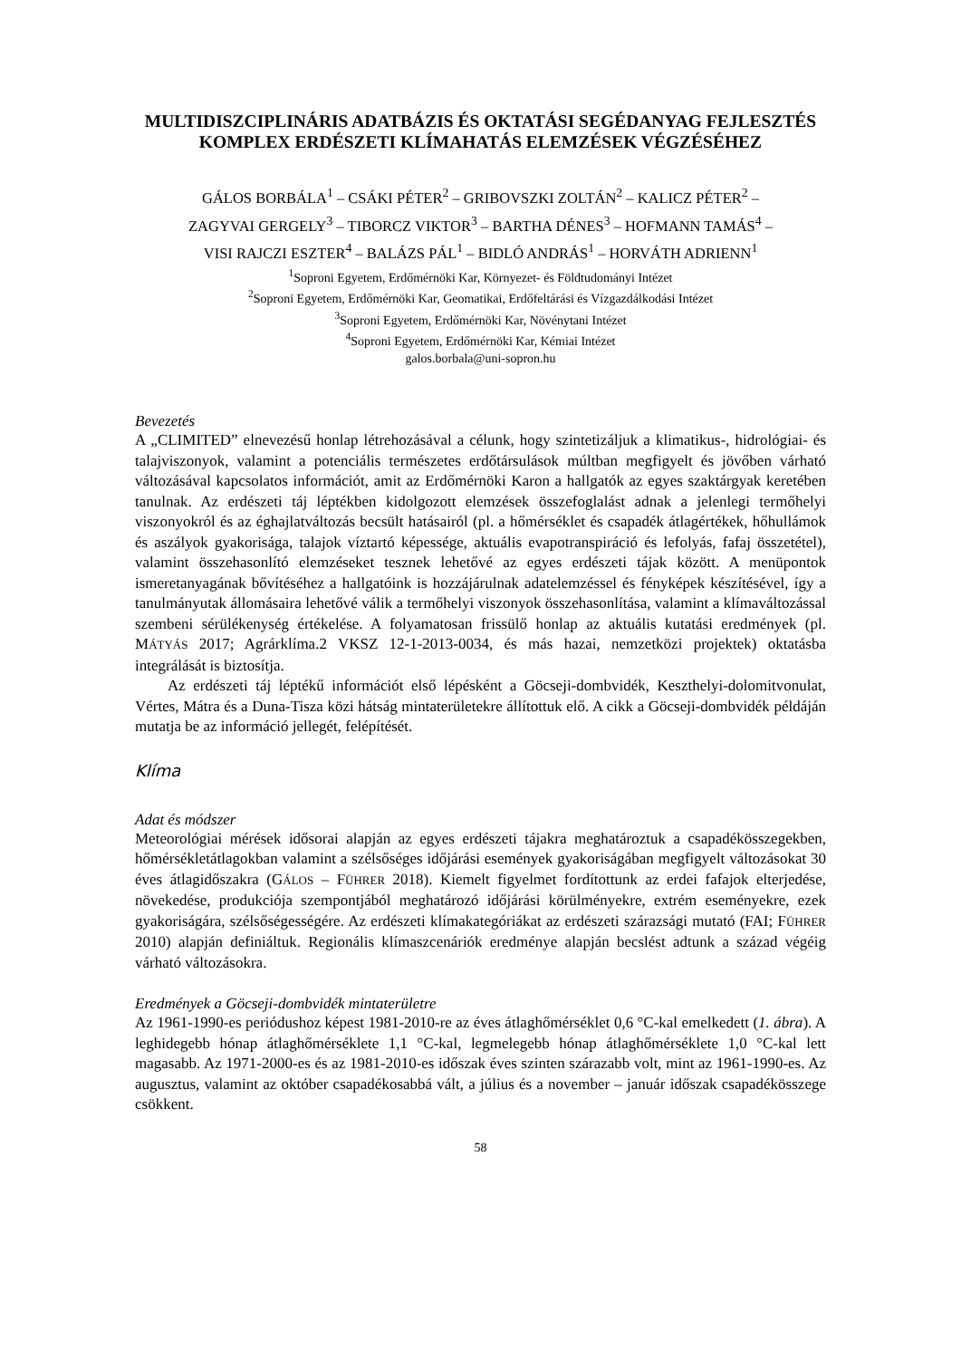MULTIDISZCIPLINÁRIS ADATBÁZIS ÉS OKTATÁSI SEGÉDANYAG FEJLESZTÉS KOMPLEX ERDÉSZETI KLÍMAHATÁS ELEMZÉSEK VÉGZÉSÉHEZ
GÁLOS BORBÁLA<sup>1</sup> – CSÁKI PÉTER<sup>2</sup> – GRIBOVSZKI ZOLTÁN<sup>2</sup> – KALICZ PÉTER<sup>2</sup> –
ZAGYVAI GERGELY<sup>3</sup> – TIBORCZ VIKTOR<sup>3</sup> – BARTHA DÉNES<sup>3</sup> – HOFMANN TAMÁS<sup>4</sup> –
VISI RAJCZI ESZTER<sup>4</sup> – BALÁZS PÁL<sup>1</sup> – BIDLÓ ANDRÁS<sup>1</sup> – HORVÁTH ADRIENN<sup>1</sup>
<sup>1</sup> Soproni Egyetem, Erdőmérnöki Kar, Környezet- és Földtudományi Intézet
<sup>2</sup> Soproni Egyetem, Erdőmérnöki Kar, Geomatikai, Erdőfeltárási és Vízgazdálkodási Intézet
<sup>3</sup> Soproni Egyetem, Erdőmérnöki Kar, Növénytani Intézet
<sup>4</sup> Soproni Egyetem, Erdőmérnöki Kar, Kémiai Intézet
galos.borbala@uni-sopron.hu
Bevezetés
A „CLIMITED” elnevezésű honlap létrehozásával a célunk, hogy szintetizáljuk a klimatikus-, hidrológiai- és talajviszonyok, valamint a potenciális természetes erdőtársulások múltban megfigyelt és jövőben várható változásával kapcsolatos információt, amit az Erdőmérnöki Karon a hallgatók az egyes szaktárgyak keretében tanulnak. Az erdészeti táj léptékben kidolgozott elemzések összefoglalást adnak a jelenlegi termőhelyi viszonyokról és az éghajlatváltozás becsült hatásairól (pl. a hőmérséklet és csapadék átlagértékek, hőhullámok és aszályok gyakorisága, talajok víztartó képessége, aktuális evapotranspiráció és lefolyás, fafaj összetétel), valamint összehasonlító elemzéseket tesznek lehetővé az egyes erdészeti tájak között. A menüpontok ismeretanyagának bővítéséhez a hallgatóink is hozzájárulnak adatelemzéssel és fényképek készítésével, így a tanulmányutak állomásaira lehetővé válik a termőhelyi viszonyok összehasonlítása, valamint a klímaváltozással szembeni sérülékenység értékelése. A folyamatosan frissülő honlap az aktuális kutatási eredmények (pl. MÁTYÁS 2017; Agrárklíma.2 VKSZ 12-1-2013-0034, és más hazai, nemzetközi projektek) oktatásba integrálását is biztosítja.
Az erdészeti táj léptékű információt első lépésként a Göcseji-dombvidék, Keszthelyi-dolomitvonulat, Vértes, Mátra és a Duna-Tisza közi hátság mintaterületekre állítottuk elő. A cikk a Göcseji-dombvidék példáján mutatja be az információ jellegét, felépítését.
Klíma
Adat és módszer
Meteorológiai mérések idősorai alapján az egyes erdészeti tájakra meghatároztuk a csapadékösszegekben, hőmérsékletátlagokban valamint a szélsőséges időjárási események gyakoriságában megfigyelt változásokat 30 éves átlagidőszakra (GÁLOS – FÜHRER 2018). Kiemelt figyelmet fordítottunk az erdei fafajok elterjedése, növekedése, produkciója szempontjából meghatározó időjárási körülményekre, extrém eseményekre, ezek gyakoriságára, szélsőségességére. Az erdészeti klímakategóriákat az erdészeti szárazsági mutató (FAI; FÜHRER 2010) alapján definiáltuk. Regionális klímaszcenáriók eredménye alapján becslést adtunk a század végéig várható változásokra.
Eredmények a Göcseji-dombvidék mintaterületre
Az 1961-1990-es periódushoz képest 1981-2010-re az éves átlaghőmérséklet 0,6 °C-kal emelkedett (1. ábra). A leghidegebb hónap átlaghőmérséklete 1,1 °C-kal, legmelegebb hónap átlaghőmérséklete 1,0 °C-kal lett magasabb. Az 1971-2000-es és az 1981-2010-es időszak éves szinten szárazabb volt, mint az 1961-1990-es. Az augusztus, valamint az október csapadékosabbá vált, a július és a november – január időszak csapadékösszege csökkent.
58